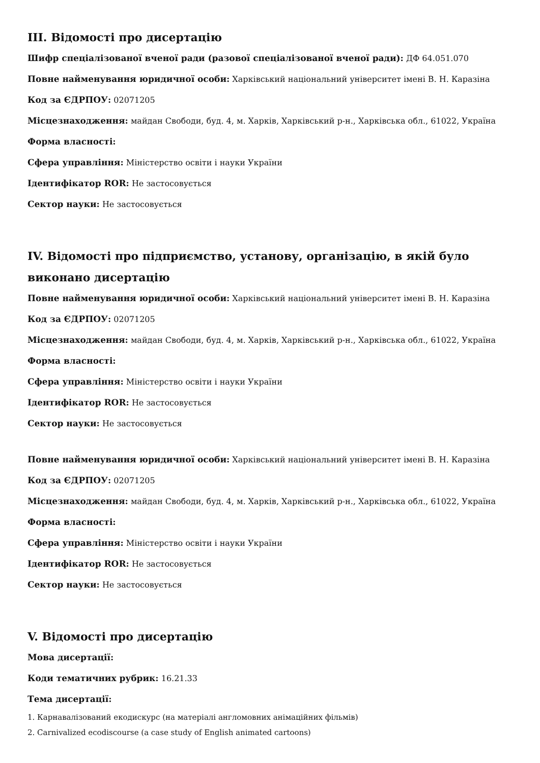ІІІ. Відомості про дисертацію
Шифр спеціалізованої вченої ради (разової спеціалізованої вченої ради): ДФ 64.051.070
Повне найменування юридичної особи: Харківський національний університет імені В. Н. Каразіна
Код за ЄДРПОУ: 02071205
Місцезнаходження: майдан Свободи, буд. 4, м. Харків, Харківський р-н., Харківська обл., 61022, Україна
Форма власності:
Сфера управління: Міністерство освіти і науки України
Ідентифікатор ROR: Не застосовується
Сектор науки: Не застосовується
IV. Відомості про підприємство, установу, організацію, в якій було виконано дисертацію
Повне найменування юридичної особи: Харківський національний університет імені В. Н. Каразіна
Код за ЄДРПОУ: 02071205
Місцезнаходження: майдан Свободи, буд. 4, м. Харків, Харківський р-н., Харківська обл., 61022, Україна
Форма власності:
Сфера управління: Міністерство освіти і науки України
Ідентифікатор ROR: Не застосовується
Сектор науки: Не застосовується
Повне найменування юридичної особи: Харківський національний університет імені В. Н. Каразіна
Код за ЄДРПОУ: 02071205
Місцезнаходження: майдан Свободи, буд. 4, м. Харків, Харківський р-н., Харківська обл., 61022, Україна
Форма власності:
Сфера управління: Міністерство освіти і науки України
Ідентифікатор ROR: Не застосовується
Сектор науки: Не застосовується
V. Відомості про дисертацію
Мова дисертації:
Коди тематичних рубрик: 16.21.33
Тема дисертації:
1. Карнавалізований екодискурс (на матеріалі англомовних анімаційних фільмів)
2. Carnivalized ecodiscourse (a case study of English animated cartoons)